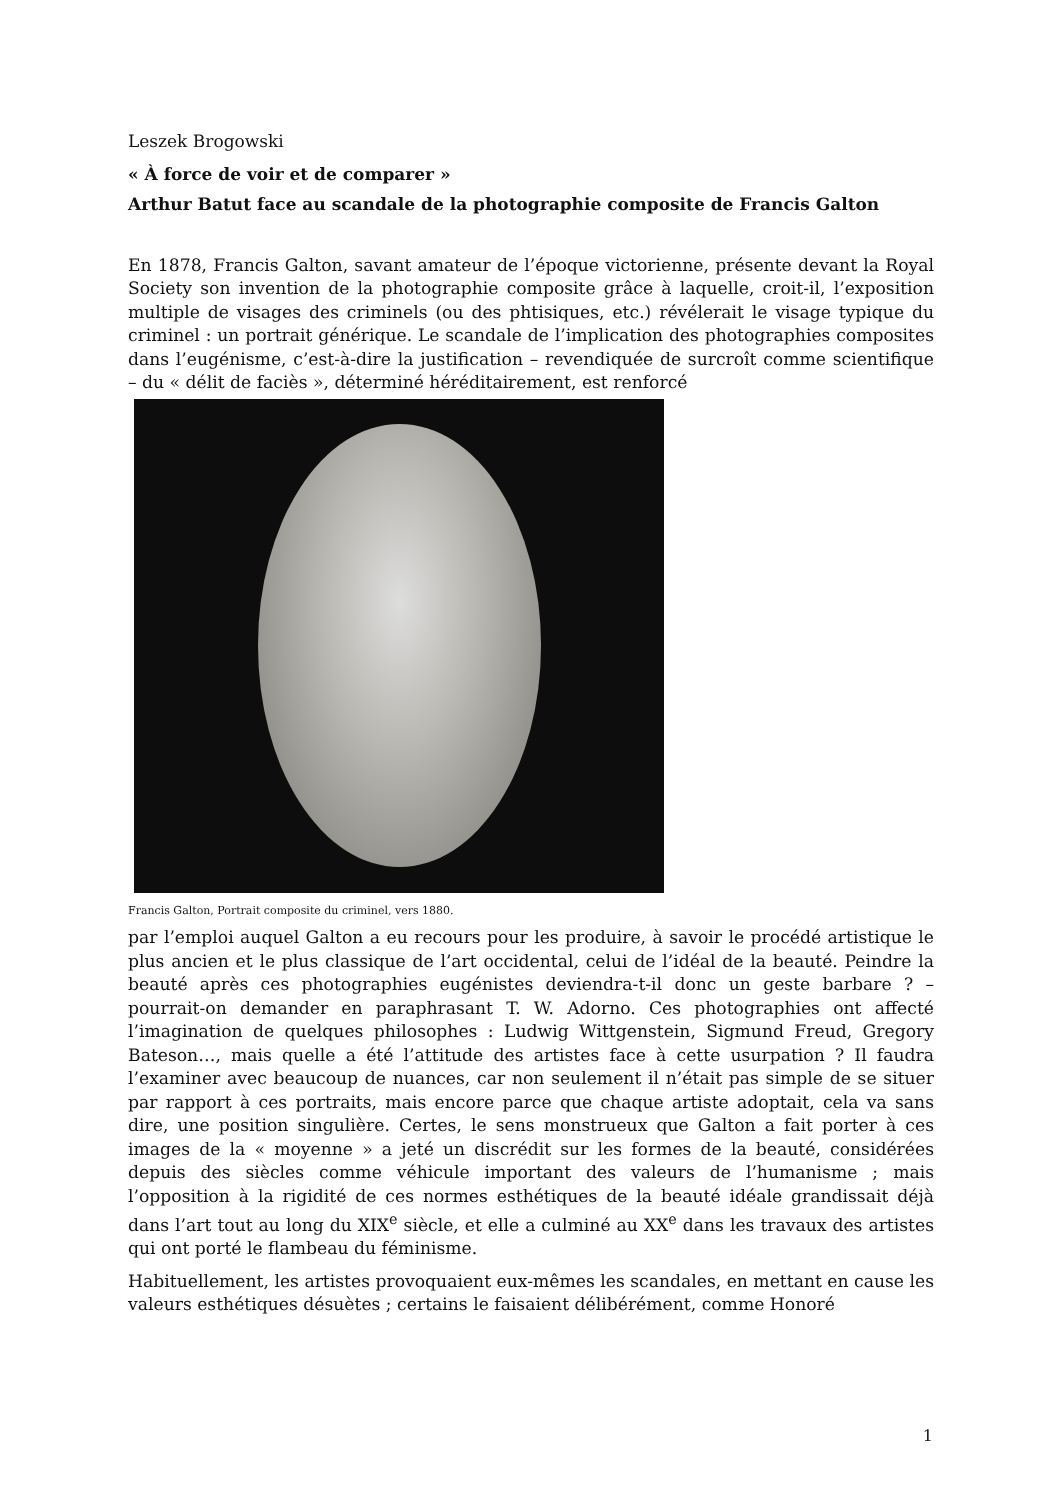Leszek Brogowski
« À force de voir et de comparer »
Arthur Batut face au scandale de la photographie composite de Francis Galton
En 1878, Francis Galton, savant amateur de l’époque victorienne, présente devant la Royal Society son invention de la photographie composite grâce à laquelle, croit-il, l’exposition multiple de visages des criminels (ou des phtisiques, etc.) révélerait le visage typique du criminel : un portrait générique. Le scandale de l’implication des photographies composites dans l’eugénisme, c’est-à-dire la justification – revendiquée de surcroît comme scientifique – du « délit de faciès », déterminé héréditairement, est renforcé
Francis Galton, Portrait composite du criminel, vers 1880.
par l’emploi auquel Galton a eu recours pour les produire, à savoir le procédé artistique le plus ancien et le plus classique de l’art occidental, celui de l’idéal de la beauté. Peindre la beauté après ces photographies eugénistes deviendra-t-il donc un geste barbare ? – pourrait-on demander en paraphrasant T. W. Adorno. Ces photographies ont affecté l’imagination de quelques philosophes : Ludwig Wittgenstein, Sigmund Freud, Gregory Bateson…, mais quelle a été l’attitude des artistes face à cette usurpation ? Il faudra l’examiner avec beaucoup de nuances, car non seulement il n’était pas simple de se situer par rapport à ces portraits, mais encore parce que chaque artiste adoptait, cela va sans dire, une position singulière. Certes, le sens monstrueux que Galton a fait porter à ces images de la « moyenne » a jeté un discrédit sur les formes de la beauté, considérées depuis des siècles comme véhicule important des valeurs de l’humanisme ; mais l’opposition à la rigidité de ces normes esthétiques de la beauté idéale grandissait déjà dans l’art tout au long du XIX<sup>e</sup> siècle, et elle a culminé au XX<sup>e</sup> dans les travaux des artistes qui ont porté le flambeau du féminisme.
Habituellement, les artistes provoquaient eux-mêmes les scandales, en mettant en cause les valeurs esthétiques désuètes ; certains le faisaient délibérément, comme Honoré
1